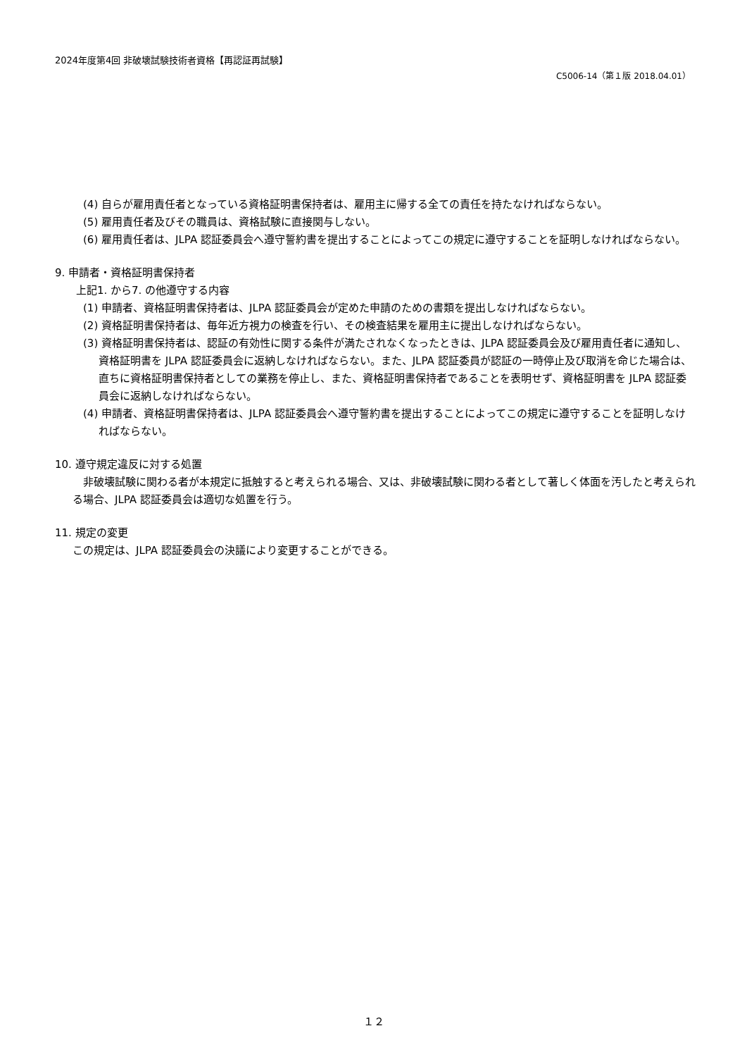2024年度第4回 非破壊試験技術者資格【再認証再試験】
C5006-14（第１版 2018.04.01）
(4) 自らが雇用責任者となっている資格証明書保持者は、雇用主に帰する全ての責任を持たなければならない。
(5) 雇用責任者及びその職員は、資格試験に直接関与しない。
(6) 雇用責任者は、JLPA 認証委員会へ遵守誓約書を提出することによってこの規定に遵守することを証明しなければならない。
9. 申請者・資格証明書保持者
上記1. から7. の他遵守する内容
(1) 申請者、資格証明書保持者は、JLPA 認証委員会が定めた申請のための書類を提出しなければならない。
(2) 資格証明書保持者は、毎年近方視力の検査を行い、その検査結果を雇用主に提出しなければならない。
(3) 資格証明書保持者は、認証の有効性に関する条件が満たされなくなったときは、JLPA 認証委員会及び雇用責任者に通知し、資格証明書を JLPA 認証委員会に返納しなければならない。また、JLPA 認証委員が認証の一時停止及び取消を命じた場合は、直ちに資格証明書保持者としての業務を停止し、また、資格証明書保持者であることを表明せず、資格証明書を JLPA 認証委員会に返納しなければならない。
(4) 申請者、資格証明書保持者は、JLPA 認証委員会へ遵守誓約書を提出することによってこの規定に遵守することを証明しなければならない。
10. 遵守規定違反に対する処置
非破壊試験に関わる者が本規定に抵触すると考えられる場合、又は、非破壊試験に関わる者として著しく体面を汚したと考えられる場合、JLPA 認証委員会は適切な処置を行う。
11. 規定の変更
この規定は、JLPA 認証委員会の決議により変更することができる。
１２